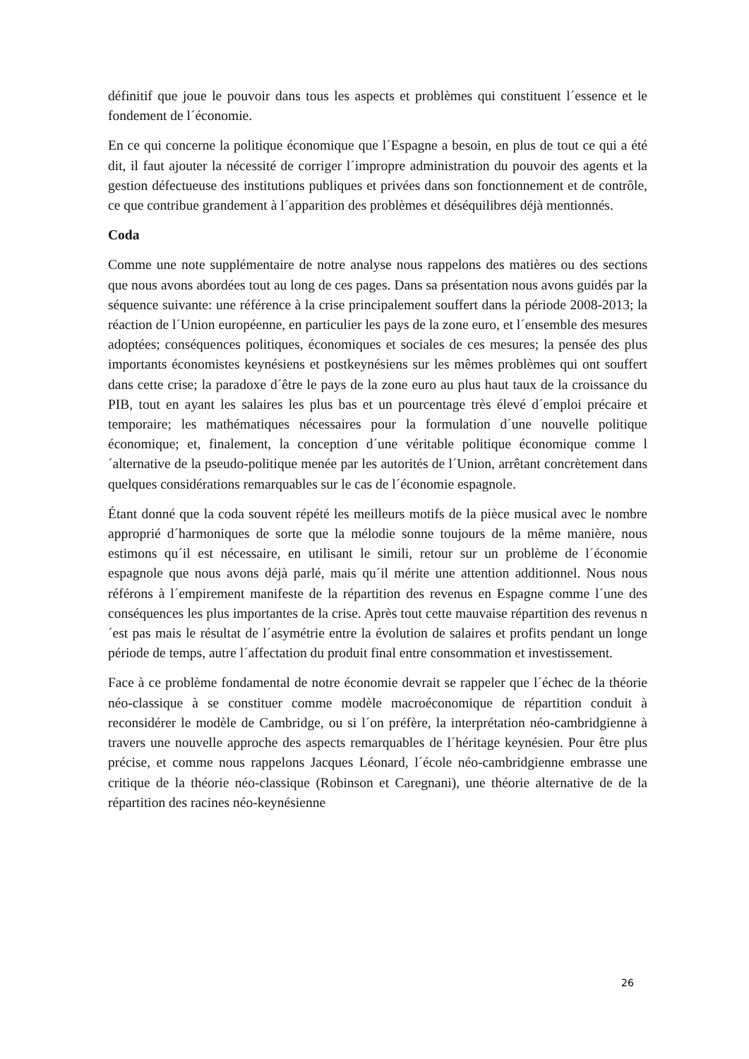définitif que joue le pouvoir dans tous les aspects et problèmes qui constituent l´essence et le fondement de l´économie.
En ce qui concerne la politique économique que l´Espagne a besoin, en plus de tout ce qui a été dit, il faut ajouter la nécessité de corriger l´impropre administration du pouvoir des agents et la gestion défectueuse des institutions publiques et privées dans son fonctionnement et de contrôle, ce que contribue grandement à l´apparition des problèmes et déséquilibres déjà mentionnés.
Coda
Comme une note supplémentaire de notre analyse nous rappelons des matières ou des sections que nous avons abordées tout au long de ces pages. Dans sa présentation nous avons guidés par la séquence suivante: une référence à la crise principalement souffert dans la période 2008-2013; la réaction de l´Union européenne, en particulier les pays de la zone euro, et l´ensemble des mesures adoptées; conséquences politiques, économiques et sociales de ces mesures; la pensée des plus importants économistes keynésiens et postkeynésiens sur les mêmes problèmes qui ont souffert dans cette crise; la paradoxe d´être le pays de la zone euro au plus haut taux de la croissance du PIB, tout en ayant les salaires les plus bas et un pourcentage très élevé d´emploi précaire et temporaire; les mathématiques nécessaires pour la formulation d´une nouvelle politique économique; et, finalement, la conception d´une véritable politique économique comme l´alternative de la pseudo-politique menée par les autorités de l´Union, arrêtant concrètement dans quelques considérations remarquables sur le cas de l´économie espagnole.
Étant donné que la coda souvent répété les meilleurs motifs de la pièce musical avec le nombre approprié d´harmoniques de sorte que la mélodie sonne toujours de la même manière, nous estimons qu´il est nécessaire, en utilisant le simili, retour sur un problème de l´économie espagnole que nous avons déjà parlé, mais qu´il mérite une attention additionnel. Nous nous référons à l´empirement manifeste de la répartition des revenus en Espagne comme l´une des conséquences les plus importantes de la crise. Après tout cette mauvaise répartition des revenus n´est pas mais le résultat de l´asymétrie entre la évolution de salaires et profits pendant un longe période de temps, autre l´affectation du produit final entre consommation et investissement.
Face à ce problème fondamental de notre économie devrait se rappeler que l´échec de la théorie néo-classique à se constituer comme modèle macroéconomique de répartition conduit à reconsidérer le modèle de Cambridge, ou si l´on préfère, la interprétation néo-cambridgienne à travers une nouvelle approche des aspects remarquables de l´héritage keynésien. Pour être plus précise, et comme nous rappelons Jacques Léonard, l´école néo-cambridgienne embrasse une critique de la théorie néo-classique (Robinson et Caregnani), une théorie alternative de de la répartition des racines néo-keynésienne
26